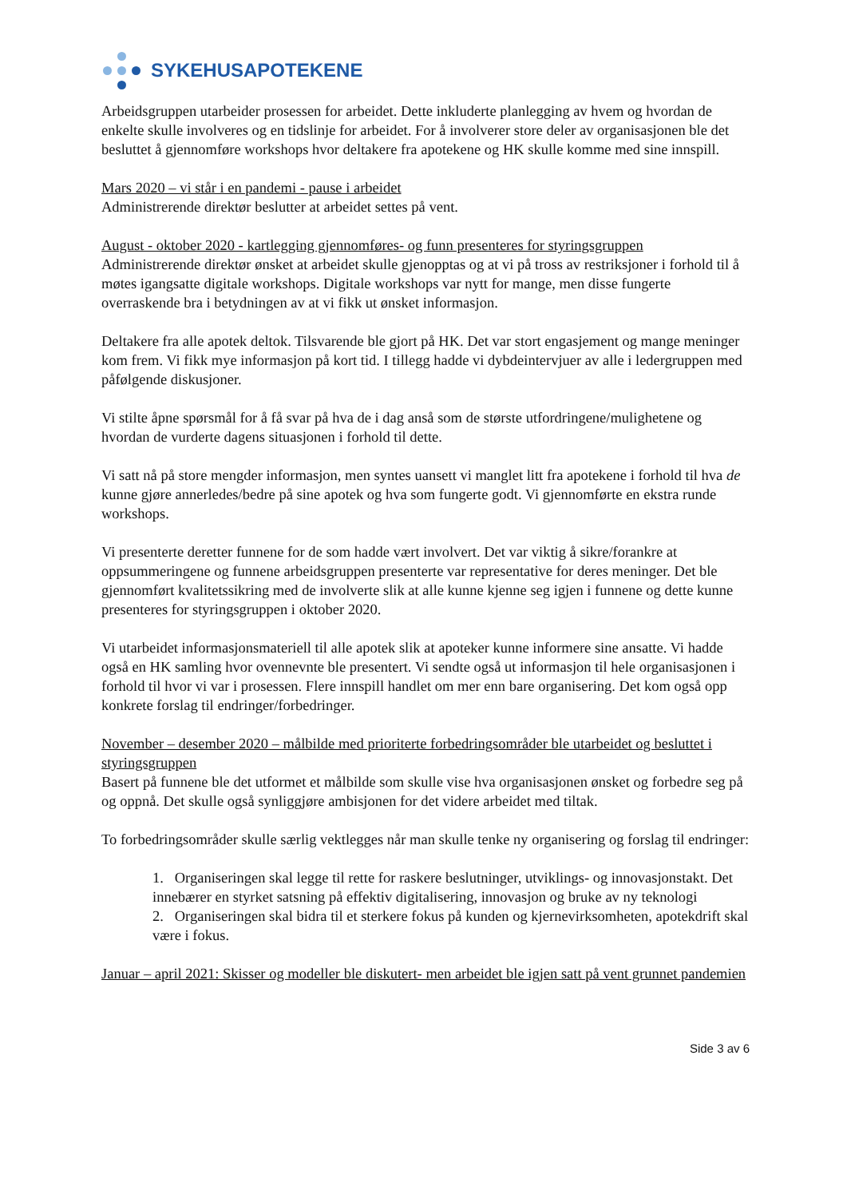SYKEHUSAPOTEKENE
Arbeidsgruppen utarbeider prosessen for arbeidet. Dette inkluderte planlegging av hvem og hvordan de enkelte skulle involveres og en tidslinje for arbeidet. For å involverer store deler av organisasjonen ble det besluttet å gjennomføre workshops hvor deltakere fra apotekene og HK skulle komme med sine innspill.
Mars 2020 – vi står i en pandemi - pause i arbeidet
Administrerende direktør beslutter at arbeidet settes på vent.
August - oktober 2020 - kartlegging gjennomføres- og funn presenteres for styringsgruppen
Administrerende direktør ønsket at arbeidet skulle gjenopptas og at vi på tross av restriksjoner i forhold til å møtes igangsatte digitale workshops. Digitale workshops var nytt for mange, men disse fungerte overraskende bra i betydningen av at vi fikk ut ønsket informasjon.
Deltakere fra alle apotek deltok. Tilsvarende ble gjort på HK. Det var stort engasjement og mange meninger kom frem. Vi fikk mye informasjon på kort tid. I tillegg hadde vi dybdeintervjuer av alle i ledergruppen med påfølgende diskusjoner.
Vi stilte åpne spørsmål for å få svar på hva de i dag anså som de største utfordringene/mulighetene og hvordan de vurderte dagens situasjonen i forhold til dette.
Vi satt nå på store mengder informasjon, men syntes uansett vi manglet litt fra apotekene i forhold til hva de kunne gjøre annerledes/bedre på sine apotek og hva som fungerte godt. Vi gjennomførte en ekstra runde workshops.
Vi presenterte deretter funnene for de som hadde vært involvert. Det var viktig å sikre/forankre at oppsummeringene og funnene arbeidsgruppen presenterte var representative for deres meninger. Det ble gjennomført kvalitetssikring med de involverte slik at alle kunne kjenne seg igjen i funnene og dette kunne presenteres for styringsgruppen i oktober 2020.
Vi utarbeidet informasjonsmateriell til alle apotek slik at apoteker kunne informere sine ansatte. Vi hadde også en HK samling hvor ovennevnte ble presentert. Vi sendte også ut informasjon til hele organisasjonen i forhold til hvor vi var i prosessen. Flere innspill handlet om mer enn bare organisering. Det kom også opp konkrete forslag til endringer/forbedringer.
November – desember 2020 – målbilde med prioriterte forbedringsområder ble utarbeidet og besluttet i styringsgruppen
Basert på funnene ble det utformet et målbilde som skulle vise hva organisasjonen ønsket og forbedre seg på og oppnå. Det skulle også synliggjøre ambisjonen for det videre arbeidet med tiltak.
To forbedringsområder skulle særlig vektlegges når man skulle tenke ny organisering og forslag til endringer:
1. Organiseringen skal legge til rette for raskere beslutninger, utviklings- og innovasjonstakt. Det innebærer en styrket satsning på effektiv digitalisering, innovasjon og bruke av ny teknologi
2. Organiseringen skal bidra til et sterkere fokus på kunden og kjernevirksomheten, apotekdrift skal være i fokus.
Januar – april 2021: Skisser og modeller ble diskutert- men arbeidet ble igjen satt på vent grunnet pandemien
Side 3 av 6